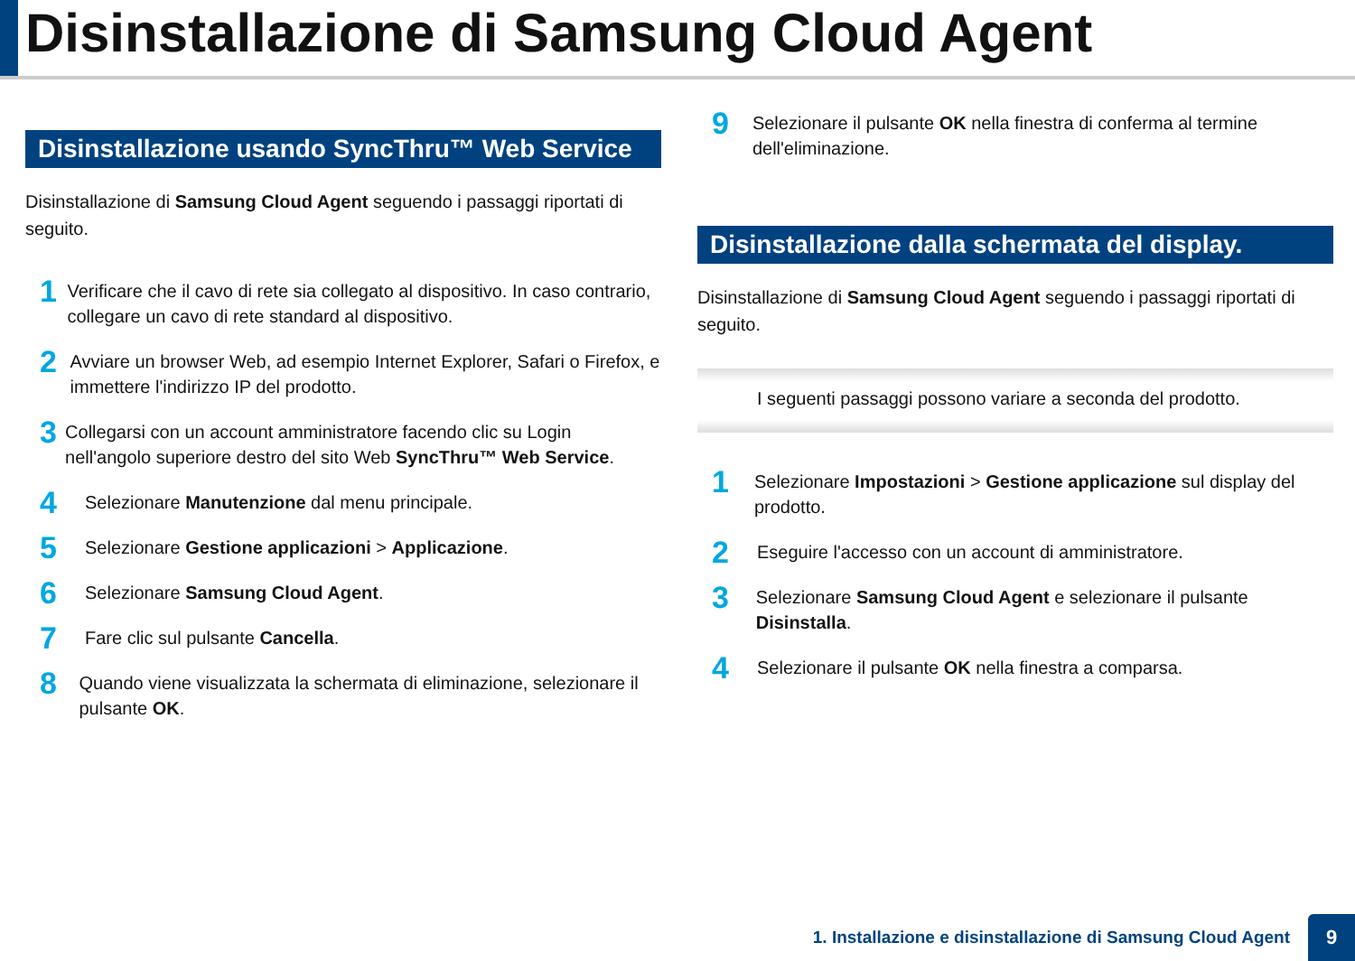Disinstallazione di Samsung Cloud Agent
Disinstallazione usando SyncThru™ Web Service
Disinstallazione di Samsung Cloud Agent seguendo i passaggi riportati di seguito.
1
Verificare che il cavo di rete sia collegato al dispositivo. In caso contrario, collegare un cavo di rete standard al dispositivo.
2
Avviare un browser Web, ad esempio Internet Explorer, Safari o Firefox, e immettere l'indirizzo IP del prodotto.
3
Collegarsi con un account amministratore facendo clic su Login nell'angolo superiore destro del sito Web SyncThru™ Web Service.
4
Selezionare Manutenzione dal menu principale.
5
Selezionare Gestione applicazioni > Applicazione.
6
Selezionare Samsung Cloud Agent.
7
Fare clic sul pulsante Cancella.
8
Quando viene visualizzata la schermata di eliminazione, selezionare il pulsante OK.
9
Selezionare il pulsante OK nella finestra di conferma al termine dell'eliminazione.
Disinstallazione dalla schermata del display.
Disinstallazione di Samsung Cloud Agent seguendo i passaggi riportati di seguito.
I seguenti passaggi possono variare a seconda del prodotto.
1
Selezionare Impostazioni > Gestione applicazione sul display del prodotto.
2
Eseguire l'accesso con un account di amministratore.
3
Selezionare Samsung Cloud Agent e selezionare il pulsante Disinstalla.
4
Selezionare il pulsante OK nella finestra a comparsa.
1. Installazione e disinstallazione di Samsung Cloud Agent
9